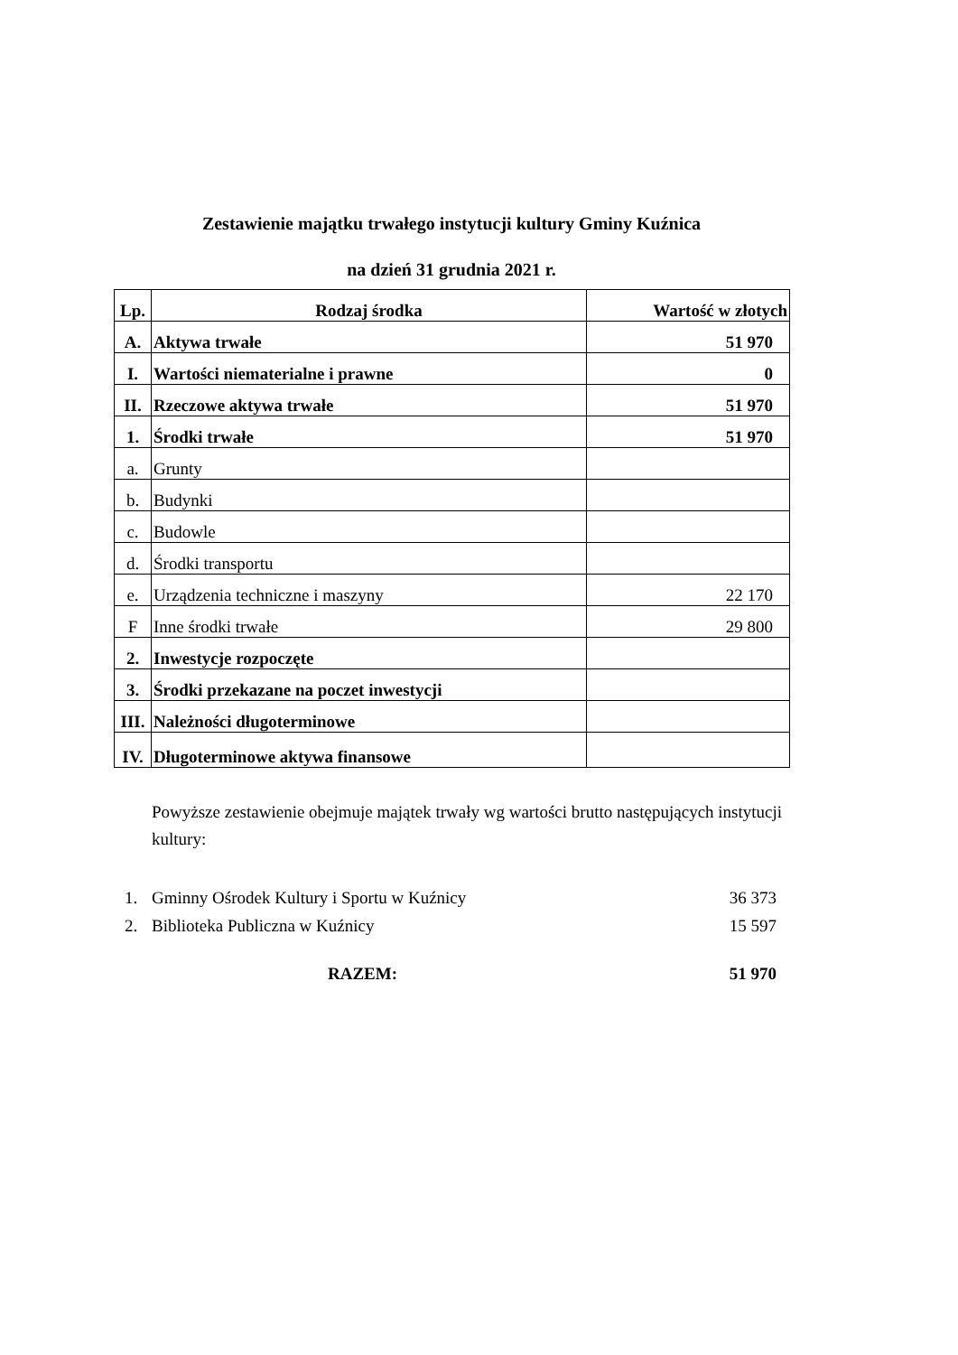Zestawienie majątku trwałego instytucji kultury Gminy Kuźnica
na dzień 31 grudnia 2021 r.
| Lp. | Rodzaj środka | Wartość w złotych |
| --- | --- | --- |
| A. | Aktywa trwałe | 51 970 |
| I. | Wartości niematerialne i prawne | 0 |
| II. | Rzeczowe aktywa trwałe | 51 970 |
| 1. | Środki trwałe | 51 970 |
| a. | Grunty | |
| b. | Budynki | |
| c. | Budowle | |
| d. | Środki transportu | |
| e. | Urządzenia techniczne i maszyny | 22 170 |
| F | Inne środki trwałe | 29 800 |
| 2. | Inwestycje rozpoczęte | |
| 3. | Środki przekazane na poczet inwestycji | |
| III. | Należności długoterminowe | |
| IV. | Długoterminowe aktywa finansowe | |
Powyższe zestawienie obejmuje majątek trwały wg wartości brutto następujących instytucji kultury:
1. Gminny Ośrodek Kultury i Sportu w Kuźnicy 36 373
2. Biblioteka Publiczna w Kuźnicy 15 597
RAZEM: 51 970